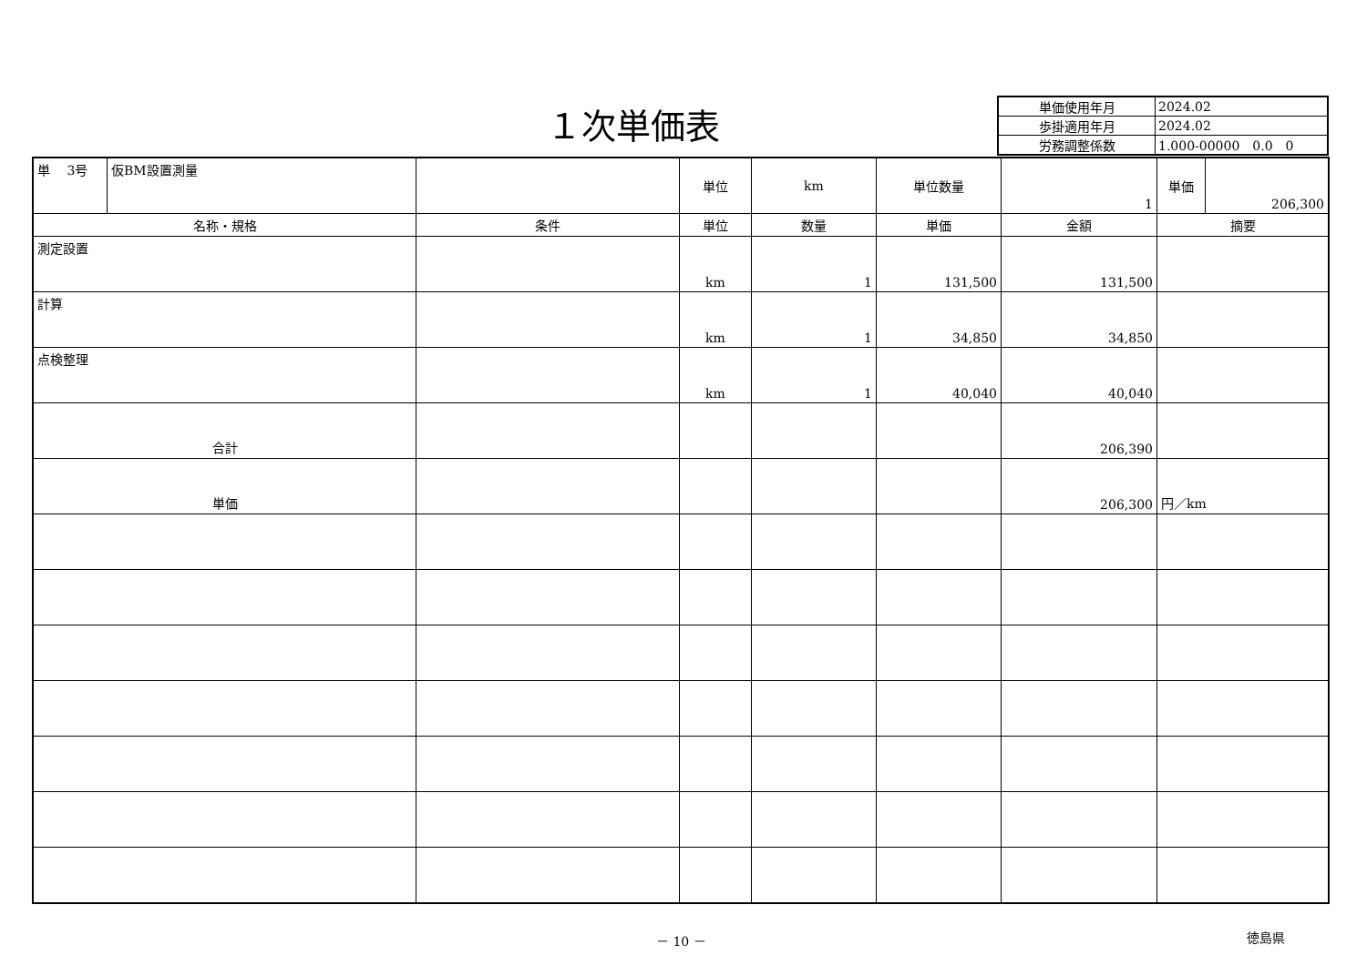１次単価表
| 単価使用年月 | 2024.02 |
| 歩掛適用年月 | 2024.02 |
| 労務調整係数 | 1.000-00000 0.0 0 |
| 単 3号 | 仮BM設置測量 | | 単位 | km | 単位数量 | 1 | 単価 | 206,300 |
| 名称・規格 | | 条件 | 単位 | 数量 | 単価 | 金額 | 摘要 | |
| 測定設置 | | | km | 1 | 131,500 | 131,500 | | |
| 計算 | | | km | 1 | 34,850 | 34,850 | | |
| 点検整理 | | | km | 1 | 40,040 | 40,040 | | |
| 合計 | | | | | | 206,390 | | |
| 単価 | | | | | | 206,300 | 円／km | |
－ 10 － 徳島県